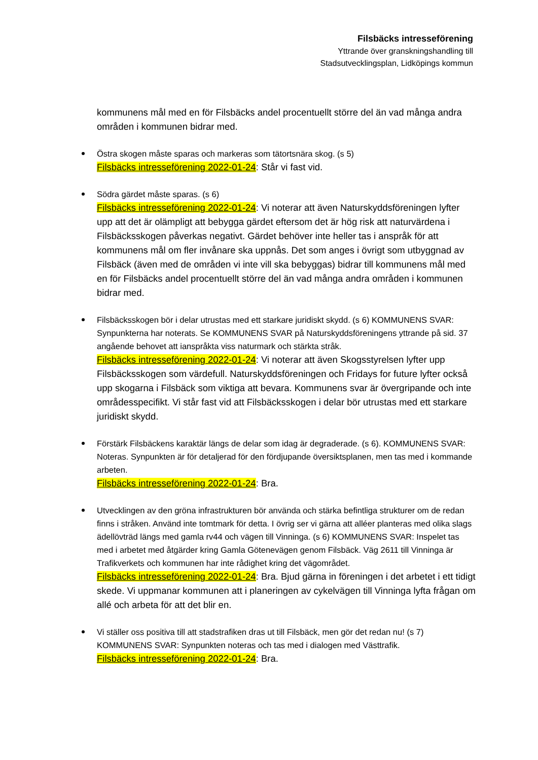Filsbäcks intresseförening
Yttrande över granskningshandling till
Stadsutvecklingsplan, Lidköpings kommun
kommunens mål med en för Filsbäcks andel procentuellt större del än vad många andra områden i kommunen bidrar med.
Östra skogen måste sparas och markeras som tätortsnära skog. (s 5)
Filsbäcks intresseförening 2022-01-24: Står vi fast vid.
Södra gärdet måste sparas. (s 6)
Filsbäcks intresseförening 2022-01-24: Vi noterar att även Naturskyddsföreningen lyfter upp att det är olämpligt att bebygga gärdet eftersom det är hög risk att naturvärdena i Filsbäcksskogen påverkas negativt. Gärdet behöver inte heller tas i anspråk för att kommunens mål om fler invånare ska uppnås. Det som anges i övrigt som utbyggnad av Filsbäck (även med de områden vi inte vill ska bebyggas) bidrar till kommunens mål med en för Filsbäcks andel procentuellt större del än vad många andra områden i kommunen bidrar med.
Filsbäcksskogen bör i delar utrustas med ett starkare juridiskt skydd. (s 6) KOMMUNENS SVAR: Synpunkterna har noterats. Se KOMMUNENS SVAR på Naturskyddsföreningens yttrande på sid. 37 angående behovet att ianspråkta viss naturmark och stärkta stråk.
Filsbäcks intresseförening 2022-01-24: Vi noterar att även Skogsstyrelsen lyfter upp Filsbäcksskogen som värdefull. Naturskyddsföreningen och Fridays for future lyfter också upp skogarna i Filsbäck som viktiga att bevara. Kommunens svar är övergripande och inte områdesspecifikt. Vi står fast vid att Filsbäcksskogen i delar bör utrustas med ett starkare juridiskt skydd.
Förstärk Filsbäckens karaktär längs de delar som idag är degraderade. (s 6). KOMMUNENS SVAR: Noteras. Synpunkten är för detaljerad för den fördjupande översiktsplanen, men tas med i kommande arbeten.
Filsbäcks intresseförening 2022-01-24: Bra.
Utvecklingen av den gröna infrastrukturen bör använda och stärka befintliga strukturer om de redan finns i stråken. Använd inte tomtmark för detta. I övrig ser vi gärna att alléer planteras med olika slags ädellövträd längs med gamla rv44 och vägen till Vinninga. (s 6) KOMMUNENS SVAR: Inspelet tas med i arbetet med åtgärder kring Gamla Götenevägen genom Filsbäck. Väg 2611 till Vinninga är Trafikverkets och kommunen har inte rådighet kring det vägområdet.
Filsbäcks intresseförening 2022-01-24: Bra. Bjud gärna in föreningen i det arbetet i ett tidigt skede. Vi uppmanar kommunen att i planeringen av cykelvägen till Vinninga lyfta frågan om allé och arbeta för att det blir en.
Vi ställer oss positiva till att stadstrafiken dras ut till Filsbäck, men gör det redan nu! (s 7) KOMMUNENS SVAR: Synpunkten noteras och tas med i dialogen med Västtrafik.
Filsbäcks intresseförening 2022-01-24: Bra.